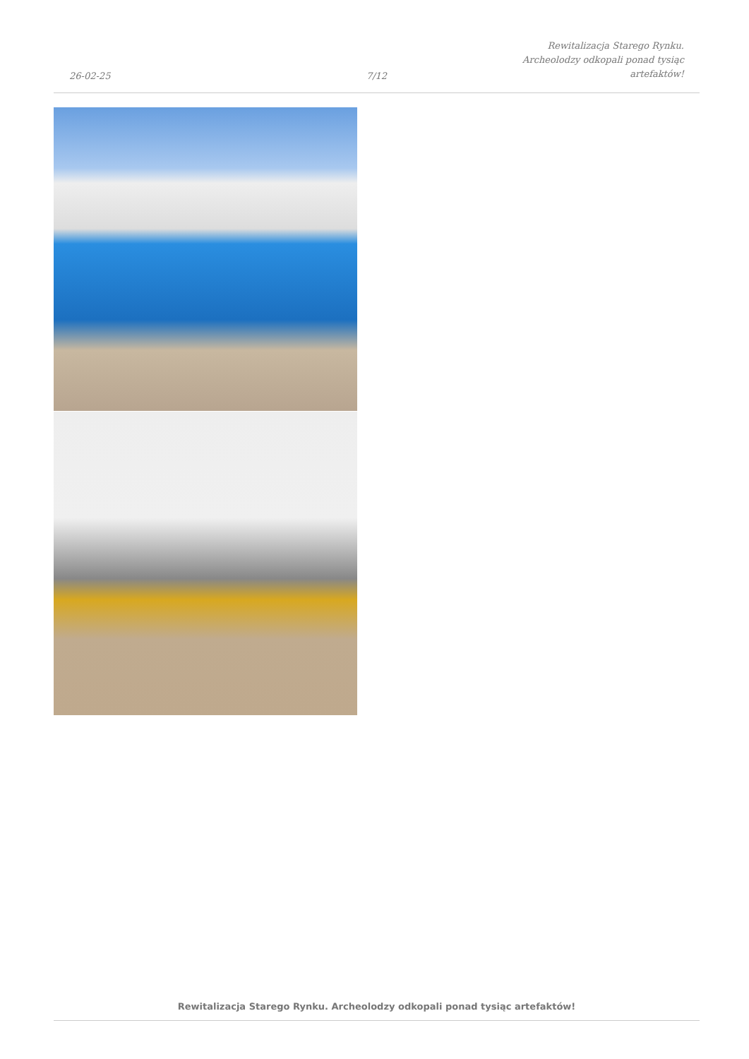26-02-25
7/12
Rewitalizacja Starego Rynku.
Archeolodzy odkopali ponad tysiąc
artefaktów!
Rewitalizacja Starego Rynku. Archeolodzy odkopali ponad tysiąc artefaktów!